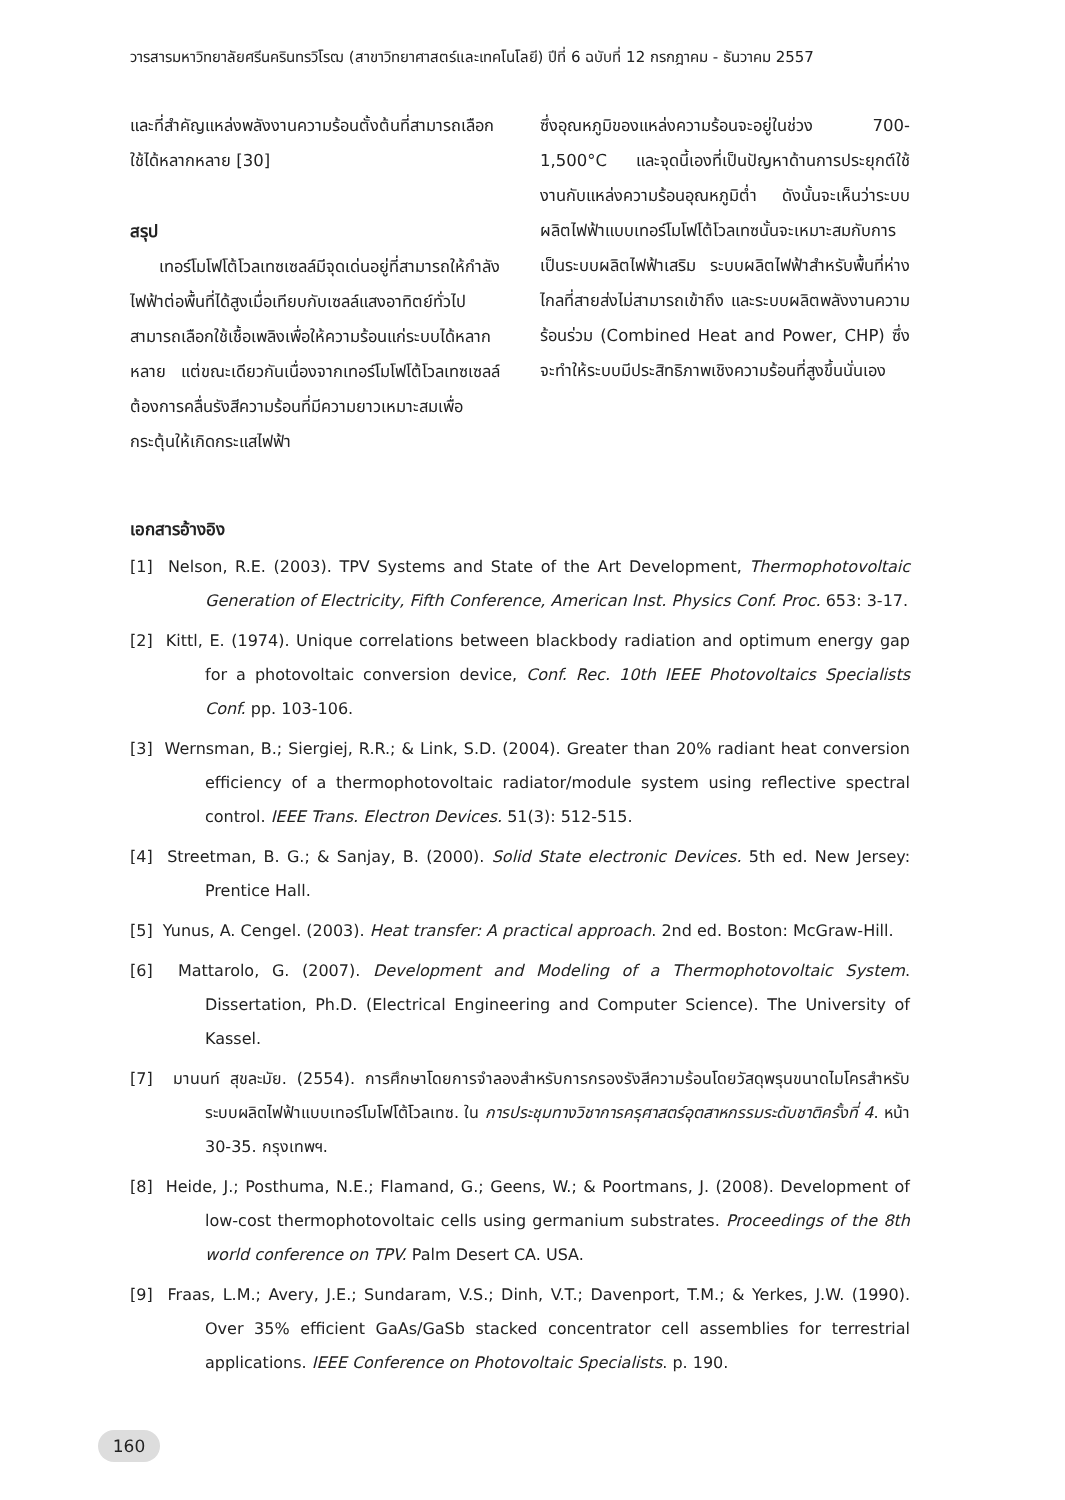วารสารมหาวิทยาลัยศรีนครินทรวิโรฒ (สาขาวิทยาศาสตร์และเทคโนโลยี) ปีที่ 6 ฉบับที่ 12 กรกฎาคม - ธันวาคม 2557
และที่สำคัญแหล่งพลังงานความร้อนตั้งต้นที่สามารถเลือกใช้ได้หลากหลาย [30]
สรุป
เทอร์โมโฟโต้โวลเทซเซลล์มีจุดเด่นอยู่ที่สามารถให้กำลังไฟฟ้าต่อพื้นที่ได้สูงเมื่อเทียบกับเซลล์แสงอาทิตย์ทั่วไป สามารถเลือกใช้เชื้อเพลิงเพื่อให้ความร้อนแก่ระบบได้หลากหลาย แต่ขณะเดียวกันเนื่องจากเทอร์โมโฟโต้โวลเทซเซลล์ต้องการคลื่นรังสีความร้อนที่มีความยาวเหมาะสมเพื่อกระตุ้นให้เกิดกระแสไฟฟ้า
ซึ่งอุณหภูมิของแหล่งความร้อนจะอยู่ในช่วง 700-1,500°C และจุดนี้เองที่เป็นปัญหาด้านการประยุกต์ใช้งานกับแหล่งความร้อนอุณหภูมิต่ำ ดังนั้นจะเห็นว่าระบบผลิตไฟฟ้าแบบเทอร์โมโฟโต้โวลเทซนั้นจะเหมาะสมกับการเป็นระบบผลิตไฟฟ้าเสริม ระบบผลิตไฟฟ้าสำหรับพื้นที่ห่างไกลที่สายส่งไม่สามารถเข้าถึง และระบบผลิตพลังงานความร้อนร่วม (Combined Heat and Power, CHP) ซึ่งจะทำให้ระบบมีประสิทธิภาพเชิงความร้อนที่สูงขึ้นนั่นเอง
เอกสารอ้างอิง
[1] Nelson, R.E. (2003). TPV Systems and State of the Art Development, Thermophotovoltaic Generation of Electricity, Fifth Conference, American Inst. Physics Conf. Proc. 653: 3-17.
[2] Kittl, E. (1974). Unique correlations between blackbody radiation and optimum energy gap for a photovoltaic conversion device, Conf. Rec. 10th IEEE Photovoltaics Specialists Conf. pp. 103-106.
[3] Wernsman, B.; Siergiej, R.R.; & Link, S.D. (2004). Greater than 20% radiant heat conversion efficiency of a thermophotovoltaic radiator/module system using reflective spectral control. IEEE Trans. Electron Devices. 51(3): 512-515.
[4] Streetman, B. G.; & Sanjay, B. (2000). Solid State electronic Devices. 5th ed. New Jersey: Prentice Hall.
[5] Yunus, A. Cengel. (2003). Heat transfer: A practical approach. 2nd ed. Boston: McGraw-Hill.
[6] Mattarolo, G. (2007). Development and Modeling of a Thermophotovoltaic System. Dissertation, Ph.D. (Electrical Engineering and Computer Science). The University of Kassel.
[7] มานนท์ สุขละมัย. (2554). การศึกษาโดยการจำลองสำหรับการกรองรังสีความร้อนโดยวัสดุพรุนขนาดไมโครสำหรับระบบผลิตไฟฟ้าแบบเทอร์โมโฟโต้โวลเทซ. ใน การประชุมทางวิชาการครุศาสตร์อุตสาหกรรมระดับชาติครั้งที่ 4. หน้า 30-35. กรุงเทพฯ.
[8] Heide, J.; Posthuma, N.E.; Flamand, G.; Geens, W.; & Poortmans, J. (2008). Development of low-cost thermophotovoltaic cells using germanium substrates. Proceedings of the 8th world conference on TPV. Palm Desert CA. USA.
[9] Fraas, L.M.; Avery, J.E.; Sundaram, V.S.; Dinh, V.T.; Davenport, T.M.; & Yerkes, J.W. (1990). Over 35% efficient GaAs/GaSb stacked concentrator cell assemblies for terrestrial applications. IEEE Conference on Photovoltaic Specialists. p. 190.
160